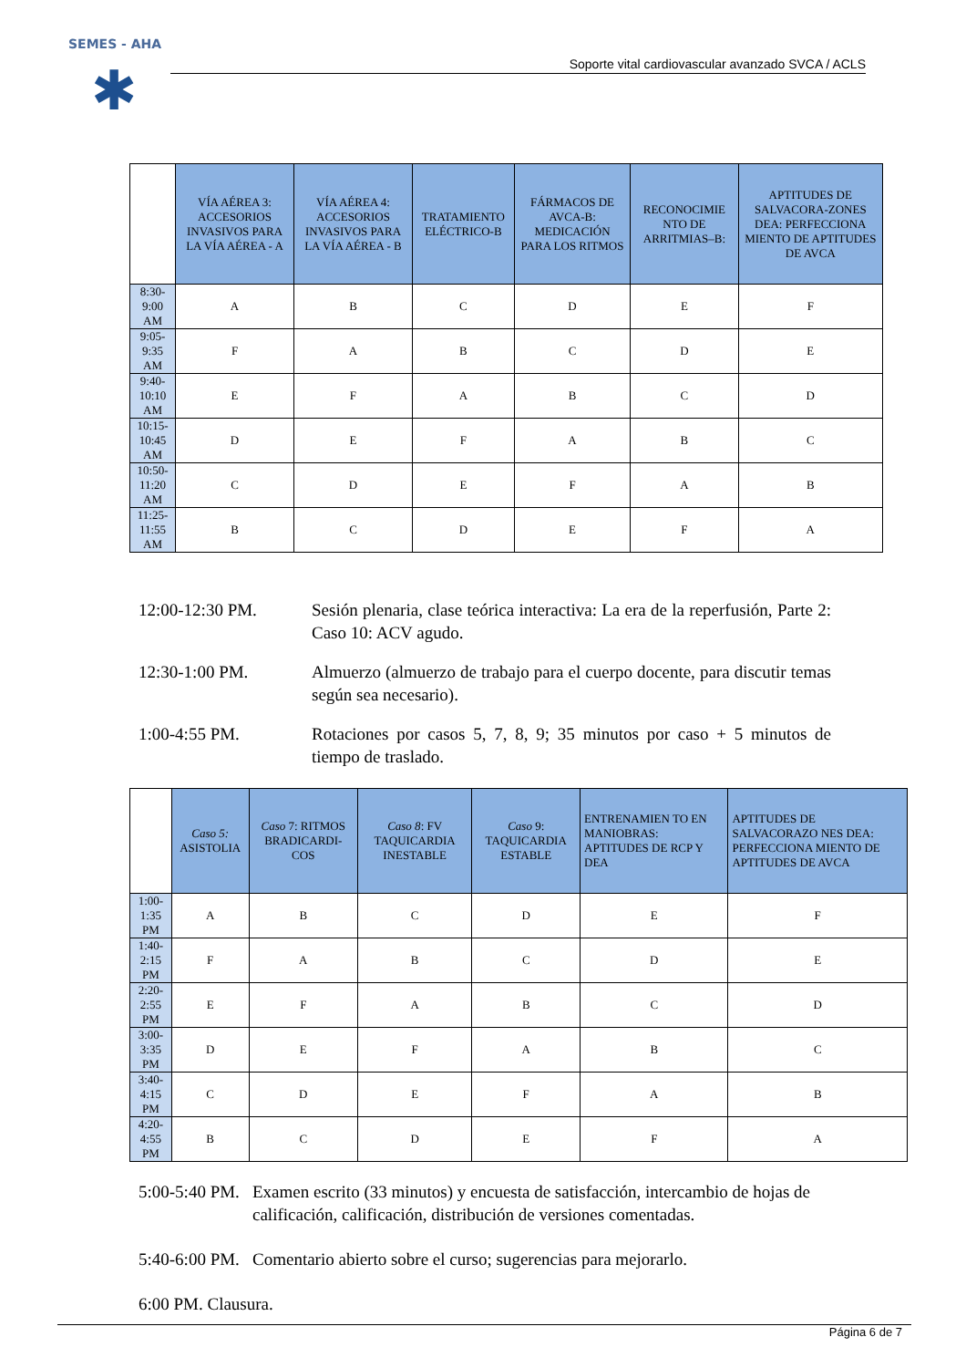SEMES - AHA
✱
Soporte vital cardiovascular avanzado SVCA / ACLS
| | VÍA AÉREA 3: ACCESORIOS INVASIVOS PARA LA VÍA AÉREA - A | VÍA AÉREA 4: ACCESORIOS INVASIVOS PARA LA VÍA AÉREA - B | TRATAMIENTO ELÉCTRICO-B | FÁRMACOS DE AVCA-B: MEDICACIÓN PARA LOS RITMOS | RECONOCIMIE NTO DE ARRITMIAS–B: | APTITUDES DE SALVACORA-ZONES DEA: PERFECCIONA MIENTO DE APTITUDES DE AVCA |
| --- | --- | --- | --- | --- | --- | --- |
| 8:30-9:00 AM | A | B | C | D | E | F |
| 9:05-9:35 AM | F | A | B | C | D | E |
| 9:40-10:10 AM | E | F | A | B | C | D |
| 10:15-10:45 AM | D | E | F | A | B | C |
| 10:50-11:20 AM | C | D | E | F | A | B |
| 11:25-11:55 AM | B | C | D | E | F | A |
12:00-12:30 PM. Sesión plenaria, clase teórica interactiva: La era de la reperfusión, Parte 2: Caso 10: ACV agudo.
12:30-1:00 PM. Almuerzo (almuerzo de trabajo para el cuerpo docente, para discutir temas según sea necesario).
1:00-4:55 PM. Rotaciones por casos 5, 7, 8, 9; 35 minutos por caso + 5 minutos de tiempo de traslado.
| | Caso 5: ASISTOLIA | Caso 7: RITMOS BRADICARDI-COS | Caso 8 : FV TAQUICARDIA INESTABLE | Caso 9: TAQUICARDIA ESTABLE | ENTRENAMIEN TO EN MANIOBRAS: APTITUDES DE RCP Y DEA | APTITUDES DE SALVACORAZO NES DEA: PERFECCIONA MIENTO DE APTITUDES DE AVCA |
| --- | --- | --- | --- | --- | --- | --- |
| 1:00-1:35 PM | A | B | C | D | E | F |
| 1:40-2:15 PM | F | A | B | C | D | E |
| 2:20-2:55 PM | E | F | A | B | C | D |
| 3:00-3:35 PM | D | E | F | A | B | C |
| 3:40-4:15 PM | C | D | E | F | A | B |
| 4:20-4:55 PM | B | C | D | E | F | A |
5:00-5:40 PM.
Examen escrito (33 minutos) y encuesta de satisfacción, intercambio de hojas de calificación, calificación, distribución de versiones comentadas.
5:40-6:00 PM.
Comentario abierto sobre el curso; sugerencias para mejorarlo.
6:00 PM. Clausura.
Página 6 de 7